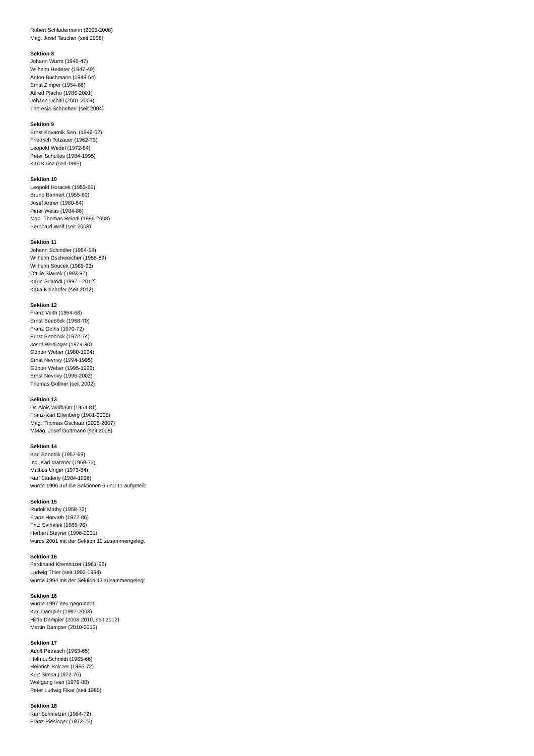Robert Schludermann (2005-2008)
Mag. Josef Taucher (seit 2008)
Sektion 8
Johann Wurm (1945-47)
Wilhelm Hederer (1947-49)
Anton Buchmann (1949-54)
Ernst Zimper (1954-86)
Alfred Placho (1986-2001)
Johann Uchitil (2001-2004)
Theresia Schönherr (seit 2004)
Sektion 9
Ernst Kovarnik Sen. (1946-62)
Friedrich Totzauer (1962-72)
Leopold Wedel (1972-84)
Peter Schultes (1984-1995)
Karl Kainz (seit 1995)
Sektion 10
Leopold Horacek (1953-55)
Bruno Bannert (1955-80)
Josef Artner (1980-84)
Peter Weiss (1984-86)
Mag. Thomas Reindl (1986-2008)
Bernhard Wolf (seit 2008)
Sektion 11
Johann Schindler (1954-58)
Wilhelm Gschweicher (1958-89)
Wilhelm Soucek (1989-93)
Ottilie Slawek (1993-97)
Karin Schrödl (1997 - 2012)
Katja Kolnhofer (seit 2012)
Sektion 12
Franz Veith (1954-68)
Ernst Seeböck (1968-70)
Franz Goihs (1970-72)
Ernst Seeböck (1972-74)
Josef Riedinger (1974-80)
Günter Weber (1980-1994)
Ernst Nevrivy (1994-1995)
Günter Weber (1995-1996)
Ernst Nevrivy (1996-2002)
Thomas Gollner (seit 2002)
Sektion 13
Dr. Alois Widhalm (1954-81)
Franz-Karl Effenberg (1981-2005)
Mag. Thomas Gschaar (2005-2007)
MMag. Josef Guttmann (seit 2008)
Sektion 14
Karl Benedik (1957-69)
Ing. Karl Matzner (1969-73)
Malbus Unger (1973-84)
Karl Studeny (1984-1996)
wurde 1996 auf die Sektionen 6 und 11 aufgeteilt
Sektion 15
Rudolf Mathy (1958-72)
Franz Horvath (1972-86)
Fritz Svihalek (1986-96)
Herbert Steyrer (1996-2001)
wurde 2001 mit der Sektion 10 zusammengelegt
Sektion 16
Ferdinand Kremnitzer (1961-92)
Ludwig Thier (seit 1992-1994)
wurde 1994 mit der Sektion 13 zusammengelegt
Sektion 16
wurde 1997 neu gegründet
Karl Dampier (1997-2008)
Hilde Dampier (2008-2010, seit 2012)
Martin Dampier (2010-2012)
Sektion 17
Adolf Petrasch (1963-65)
Helmut Schmidt (1965-66)
Heinrich Polczer (1966-72)
Kurt Simsa (1972-76)
Wolfgang Ivan (1976-80)
Peter Ludwig Fikar (seit 1980)
Sektion 18
Karl Schmelzer (1964-72)
Franz Piesinger (1972-73)